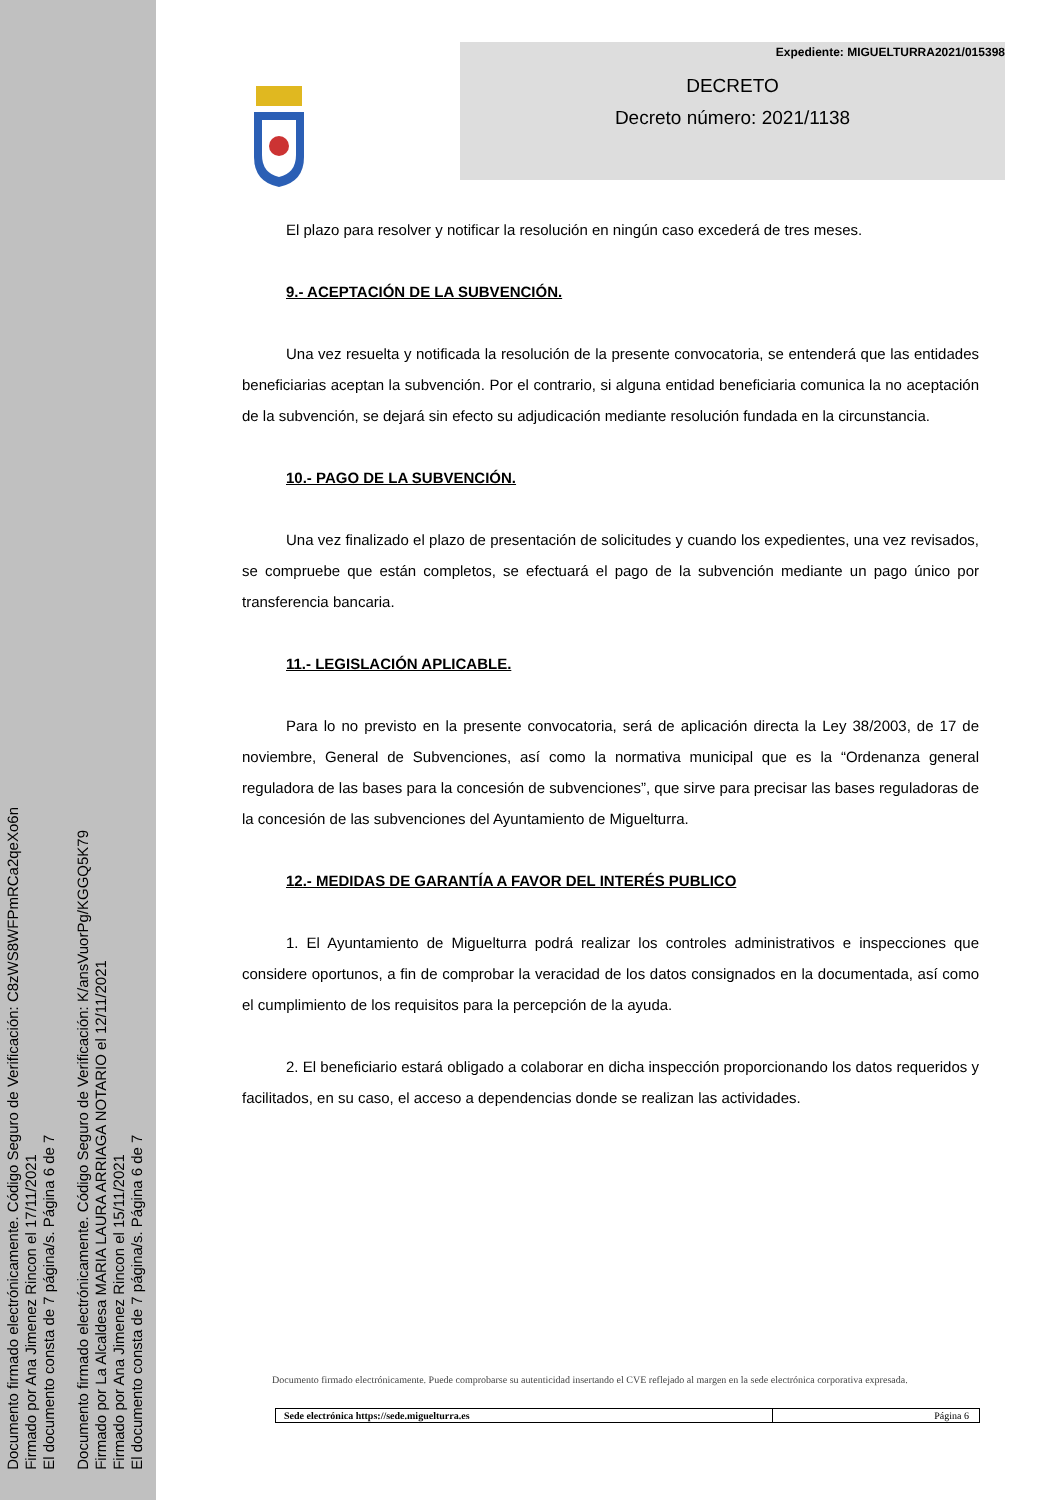Documento firmado electrónicamente. Código Seguro de Verificación: C8zWS8WFPmRCa2qeXo6n
Firmado por Ana Jimenez Rincon el 17/11/2021
El documento consta de 7 página/s. Página 6 de 7
Documento firmado electrónicamente. Código Seguro de Verificación: K/ansVuorPg/KGGQ5K79
Firmado por La Alcaldesa MARIA LAURA ARRIAGA NOTARIO el 12/11/2021
Firmado por Ana Jimenez Rincon el 15/11/2021
El documento consta de 7 página/s. Página 6 de 7
Expediente: MIGUELTURRA2021/015398
DECRETO
Decreto número: 2021/1138
El plazo para resolver y notificar la resolución en ningún caso excederá de tres meses.
9.- ACEPTACIÓN DE LA SUBVENCIÓN.
Una vez resuelta y notificada la resolución de la presente convocatoria, se entenderá que las entidades beneficiarias aceptan la subvención. Por el contrario, si alguna entidad beneficiaria comunica la no aceptación de la subvención, se dejará sin efecto su adjudicación mediante resolución fundada en la circunstancia.
10.- PAGO DE LA SUBVENCIÓN.
Una vez finalizado el plazo de presentación de solicitudes y cuando los expedientes, una vez revisados, se compruebe que están completos, se efectuará el pago de la subvención mediante un pago único por transferencia bancaria.
11.- LEGISLACIÓN APLICABLE.
Para lo no previsto en la presente convocatoria, será de aplicación directa la Ley 38/2003, de 17 de noviembre, General de Subvenciones, así como la normativa municipal que es la “Ordenanza general reguladora de las bases para la concesión de subvenciones”, que sirve para precisar las bases reguladoras de la concesión de las subvenciones del Ayuntamiento de Miguelturra.
12.- MEDIDAS DE GARANTÍA A FAVOR DEL INTERÉS PUBLICO
1. El Ayuntamiento de Miguelturra podrá realizar los controles administrativos e inspecciones que considere oportunos, a fin de comprobar la veracidad de los datos consignados en la documentada, así como el cumplimiento de los requisitos para la percepción de la ayuda.
2. El beneficiario estará obligado a colaborar en dicha inspección proporcionando los datos requeridos y facilitados, en su caso, el acceso a dependencias donde se realizan las actividades.
Documento firmado electrónicamente. Puede comprobarse su autenticidad insertando el CVE reflejado al margen en la sede electrónica corporativa expresada.
Sede electrónica https://sede.miguelturra.es Página 6